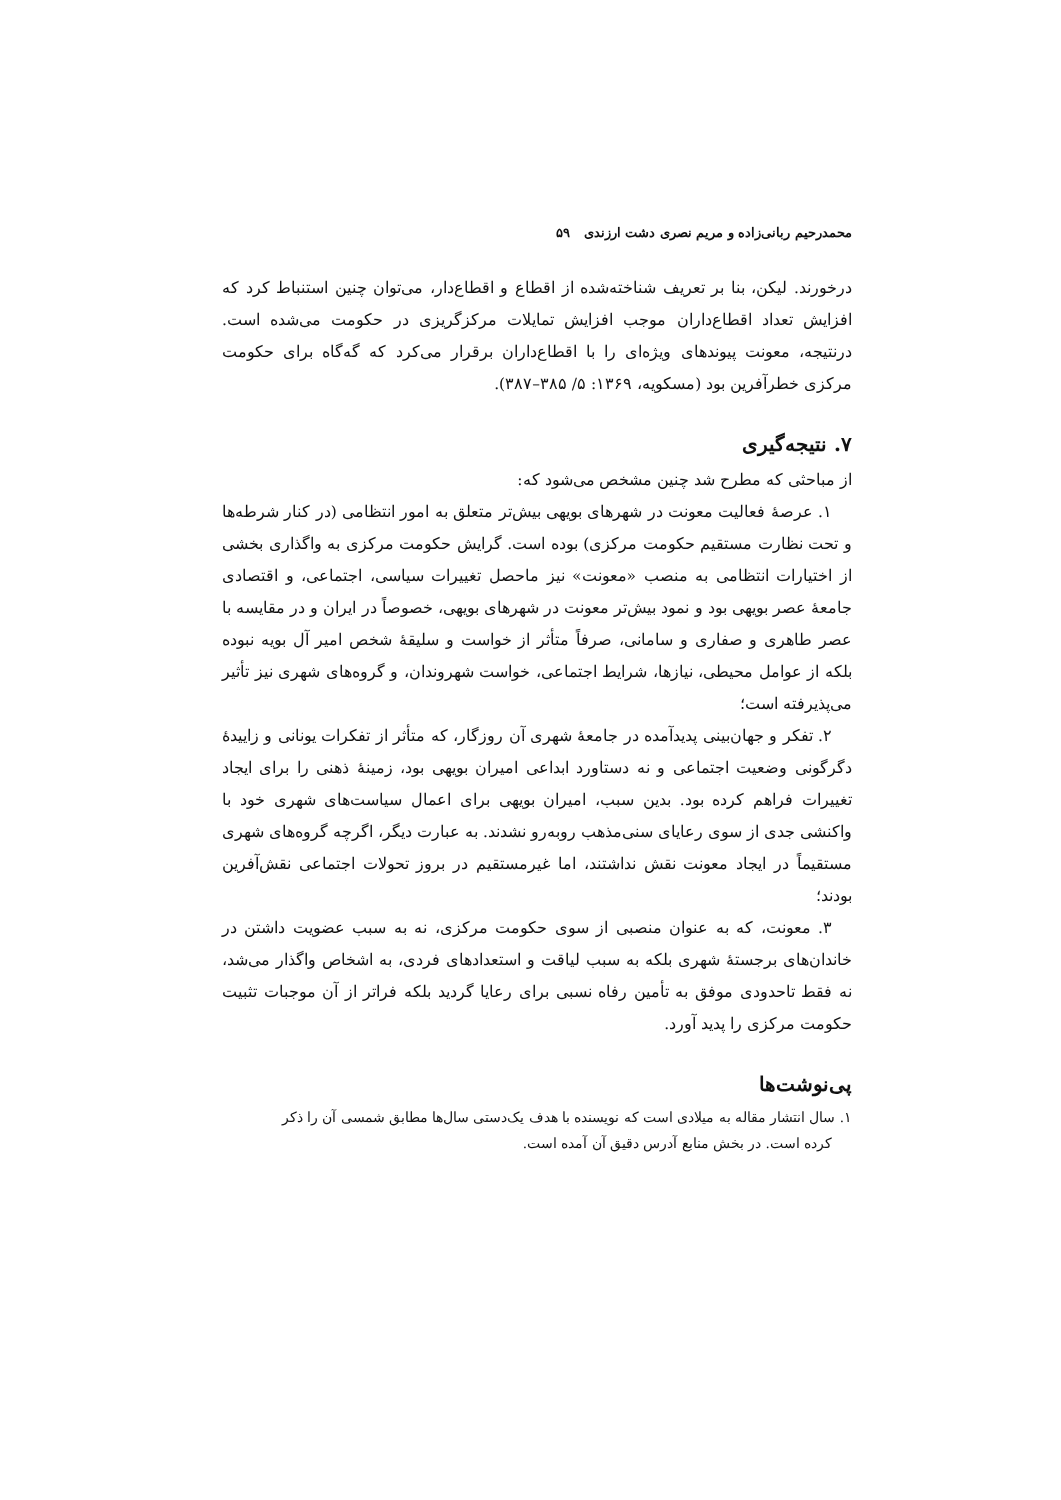محمدرحیم ربانی‌زاده و مریم نصری دشت ارزندی ۵۹
درخورند. لیکن، بنا بر تعریف شناخته‌شده از اقطاع و اقطاع‌دار، می‌توان چنین استنباط کرد که افزایش تعداد اقطاع‌داران موجب افزایش تمایلات مرکزگریزی در حکومت می‌شده است. درنتیجه، معونت پیوندهای ویژه‌ای را با اقطاع‌داران برقرار می‌کرد که گه‌گاه برای حکومت مرکزی خطرآفرین بود (مسکویه، ۱۳۶۹: ۵/ ۳۸۵–۳۸۷).
۷. نتیجه‌گیری
از مباحثی که مطرح شد چنین مشخص می‌شود که:
۱. عرصهٔ فعالیت معونت در شهرهای بویهی بیش‌تر متعلق به امور انتظامی (در کنار شرطه‌ها و تحت نظارت مستقیم حکومت مرکزی) بوده است. گرایش حکومت مرکزی به واگذاری بخشی از اختیارات انتظامی به منصب «معونت» نیز ماحصل تغییرات سیاسی، اجتماعی، و اقتصادی جامعهٔ عصر بویهی بود و نمود بیش‌تر معونت در شهرهای بویهی، خصوصاً در ایران و در مقایسه با عصر طاهری و صفاری و سامانی، صرفاً متأثر از خواست و سلیقهٔ شخص امیر آل بویه نبوده بلکه از عوامل محیطی، نیازها، شرایط اجتماعی، خواست شهروندان، و گروه‌های شهری نیز تأثیر می‌پذیرفته است؛
۲. تفکر و جهان‌بینی پدیدآمده در جامعهٔ شهری آن روزگار، که متأثر از تفکرات یونانی و زاییدهٔ دگرگونی وضعیت اجتماعی و نه دستاورد ابداعی امیران بویهی بود، زمینهٔ ذهنی را برای ایجاد تغییرات فراهم کرده بود. بدین سبب، امیران بویهی برای اعمال سیاست‌های شهری خود با واکنشی جدی از سوی رعایای سنی‌مذهب روبه‌رو نشدند. به عبارت دیگر، اگرچه گروه‌های شهری مستقیماً در ایجاد معونت نقش نداشتند، اما غیرمستقیم در بروز تحولات اجتماعی نقش‌آفرین بودند؛
۳. معونت، که به عنوان منصبی از سوی حکومت مرکزی، نه به سبب عضویت داشتن در خاندان‌های برجستهٔ شهری بلکه به سبب لیاقت و استعدادهای فردی، به اشخاص واگذار می‌شد، نه فقط تاحدودی موفق به تأمین رفاه نسبی برای رعایا گردید بلکه فراتر از آن موجبات تثبیت حکومت مرکزی را پدید آورد.
پی‌نوشت‌ها
۱. سال انتشار مقاله به میلادی است که نویسنده با هدف یک‌دستی سال‌ها مطابق شمسی آن را ذکر
کرده است. در بخش منابع آدرس دقیق آن آمده است.